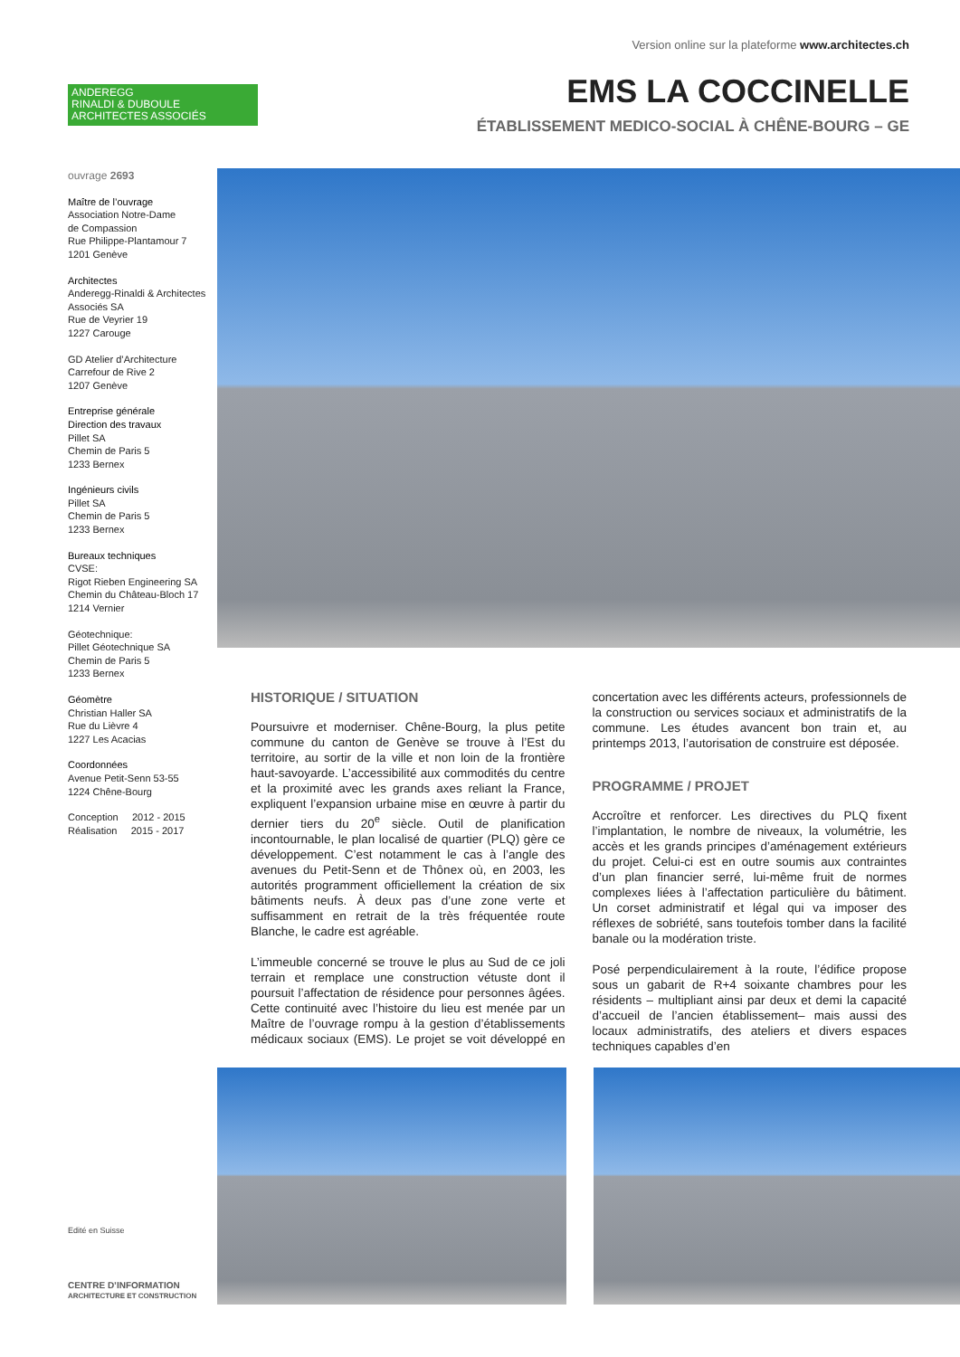Version online sur la plateforme www.architectes.ch
ANDEREGG
RINALDI & DUBOULE
ARCHITECTES ASSOCIÉS
EMS LA COCCINELLE
ÉTABLISSEMENT MEDICO-SOCIAL À CHÊNE-BOURG – GE
ouvrage 2693
Maître de l’ouvrage
Association Notre-Dame
de Compassion
Rue Philippe-Plantamour 7
1201 Genève
Architectes
Anderegg-Rinaldi & Architectes Associés SA
Rue de Veyrier 19
1227 Carouge
GD Atelier d’Architecture
Carrefour de Rive 2
1207 Genève
Entreprise générale
Direction des travaux
Pillet SA
Chemin de Paris 5
1233 Bernex
Ingénieurs civils
Pillet SA
Chemin de Paris 5
1233 Bernex
Bureaux techniques
CVSE:
Rigot Rieben Engineering SA
Chemin du Château-Bloch 17
1214 Vernier
Géotechnique:
Pillet Géotechnique SA
Chemin de Paris 5
1233 Bernex
Géomètre
Christian Haller SA
Rue du Lièvre 4
1227 Les Acacias
Coordonnées
Avenue Petit-Senn 53-55
1224 Chêne-Bourg
Conception 2012 - 2015
Réalisation 2015 - 2017
HISTORIQUE / SITUATION
Poursuivre et moderniser. Chêne-Bourg, la plus petite commune du canton de Genève se trouve à l’Est du territoire, au sortir de la ville et non loin de la frontière haut-savoyarde. L’accessibilité aux commodités du centre et la proximité avec les grands axes reliant la France, expliquent l’expansion urbaine mise en œuvre à partir du dernier tiers du 20<sup>e</sup> siècle. Outil de planification incontournable, le plan localisé de quartier (PLQ) gère ce développement. C’est notamment le cas à l’angle des avenues du Petit-Senn et de Thônex où, en 2003, les autorités programment officiellement la création de six bâtiments neufs. À deux pas d’une zone verte et suffisamment en retrait de la très fréquentée route Blanche, le cadre est agréable.
L’immeuble concerné se trouve le plus au Sud de ce joli terrain et remplace une construction vétuste dont il poursuit l’affectation de résidence pour personnes âgées. Cette continuité avec l’histoire du lieu est menée par un Maître de l’ouvrage rompu à la gestion d’établissements médicaux sociaux (EMS). Le projet se voit développé en concertation avec les différents acteurs, professionnels de la construction ou services sociaux et administratifs de la commune. Les études avancent bon train et, au printemps 2013, l’autorisation de construire est déposée.
PROGRAMME / PROJET
Accroître et renforcer. Les directives du PLQ fixent l’implantation, le nombre de niveaux, la volumétrie, les accès et les grands principes d’aménagement extérieurs du projet. Celui-ci est en outre soumis aux contraintes d’un plan financier serré, lui-même fruit de normes complexes liées à l’affectation particulière du bâtiment. Un corset administratif et légal qui va imposer des réflexes de sobriété, sans toutefois tomber dans la facilité banale ou la modération triste.
Posé perpendiculairement à la route, l’édifice propose sous un gabarit de R+4 soixante chambres pour les résidents – multipliant ainsi par deux et demi la capacité d’accueil de l’ancien établissement– mais aussi des locaux administratifs, des ateliers et divers espaces techniques capables d’en
Edité en Suisse
CENTRE D’INFORMATION
ARCHITECTURE ET CONSTRUCTION